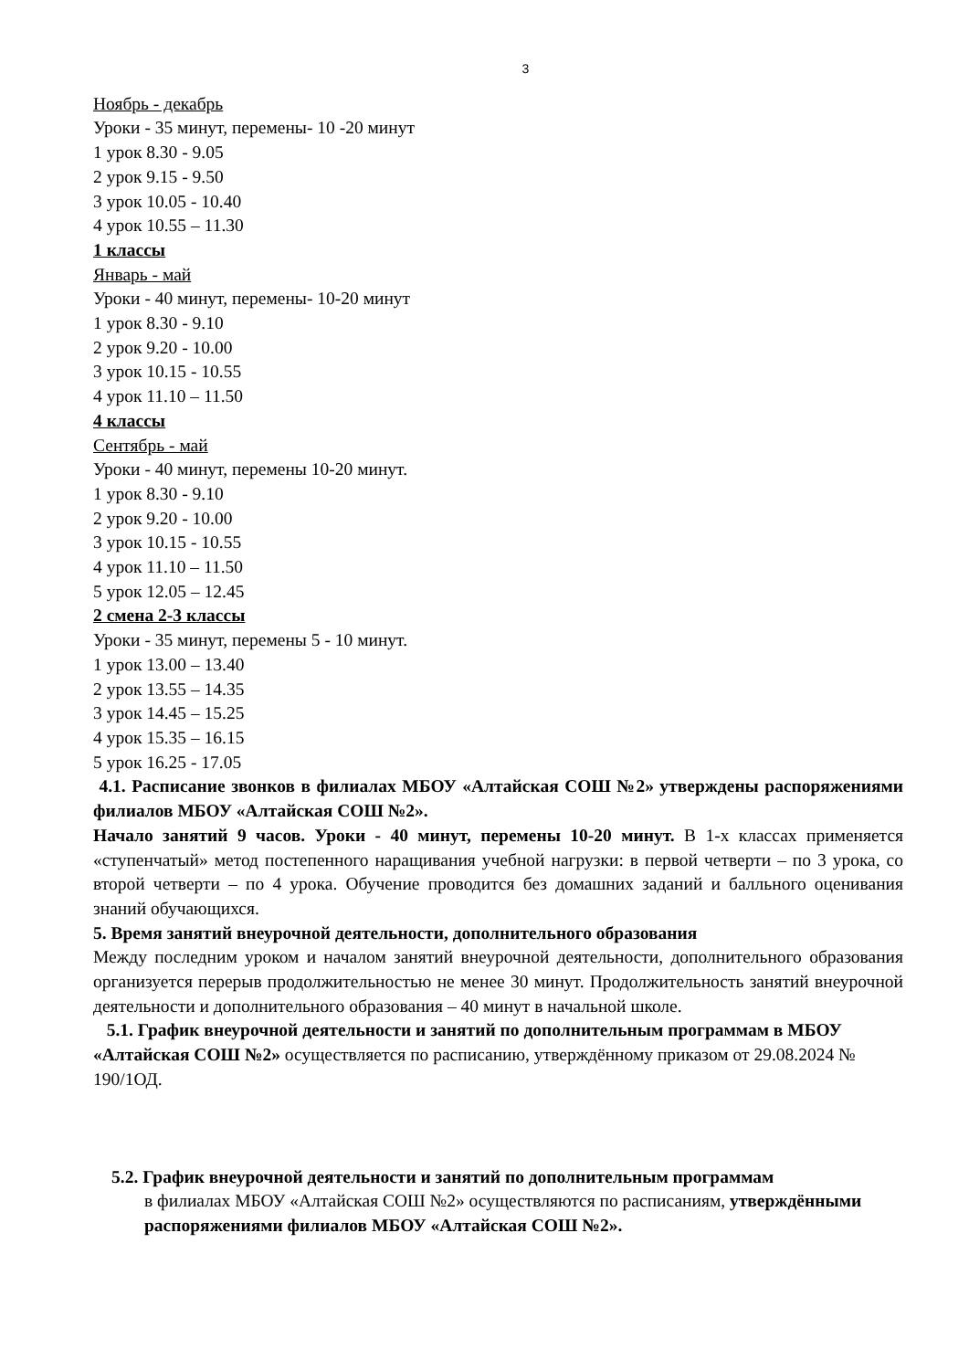3
Ноябрь - декабрь
Уроки - 35 минут, перемены- 10 -20 минут
1 урок 8.30 - 9.05
2 урок 9.15 - 9.50
3 урок 10.05 - 10.40
4 урок 10.55 – 11.30
1 классы
Январь - май
Уроки - 40 минут, перемены- 10-20 минут
1 урок 8.30 - 9.10
2 урок 9.20 - 10.00
3 урок 10.15 - 10.55
4 урок 11.10 – 11.50
4 классы
Сентябрь - май
Уроки - 40 минут, перемены 10-20 минут.
1 урок 8.30 - 9.10
2 урок 9.20 - 10.00
3 урок 10.15 - 10.55
4 урок 11.10 – 11.50
5 урок 12.05 – 12.45
2 смена 2-3 классы
Уроки - 35 минут, перемены 5 - 10 минут.
1 урок 13.00 – 13.40
2 урок 13.55 – 14.35
3 урок 14.45 – 15.25
4 урок 15.35 – 16.15
5 урок 16.25 - 17.05
4.1. Расписание звонков в филиалах МБОУ «Алтайская СОШ №2» утверждены распоряжениями филиалов МБОУ «Алтайская СОШ №2».
Начало занятий 9 часов. Уроки - 40 минут, перемены 10-20 минут. В 1-х классах применяется «ступенчатый» метод постепенного наращивания учебной нагрузки: в первой четверти – по 3 урока, со второй четверти – по 4 урока. Обучение проводится без домашних заданий и балльного оценивания знаний обучающихся.
5. Время занятий внеурочной деятельности, дополнительного образования
Между последним уроком и началом занятий внеурочной деятельности, дополнительного образования организуется перерыв продолжительностью не менее 30 минут. Продолжительность занятий внеурочной деятельности и дополнительного образования – 40 минут в начальной школе.
5.1. График внеурочной деятельности и занятий по дополнительным программам в МБОУ «Алтайская СОШ №2» осуществляется по расписанию, утверждённому приказом от 29.08.2024 № 190/1ОД.
5.2. График внеурочной деятельности и занятий по дополнительным программам
в филиалах МБОУ «Алтайская СОШ №2» осуществляются по расписаниям, утверждёнными распоряжениями филиалов МБОУ «Алтайская СОШ №2».